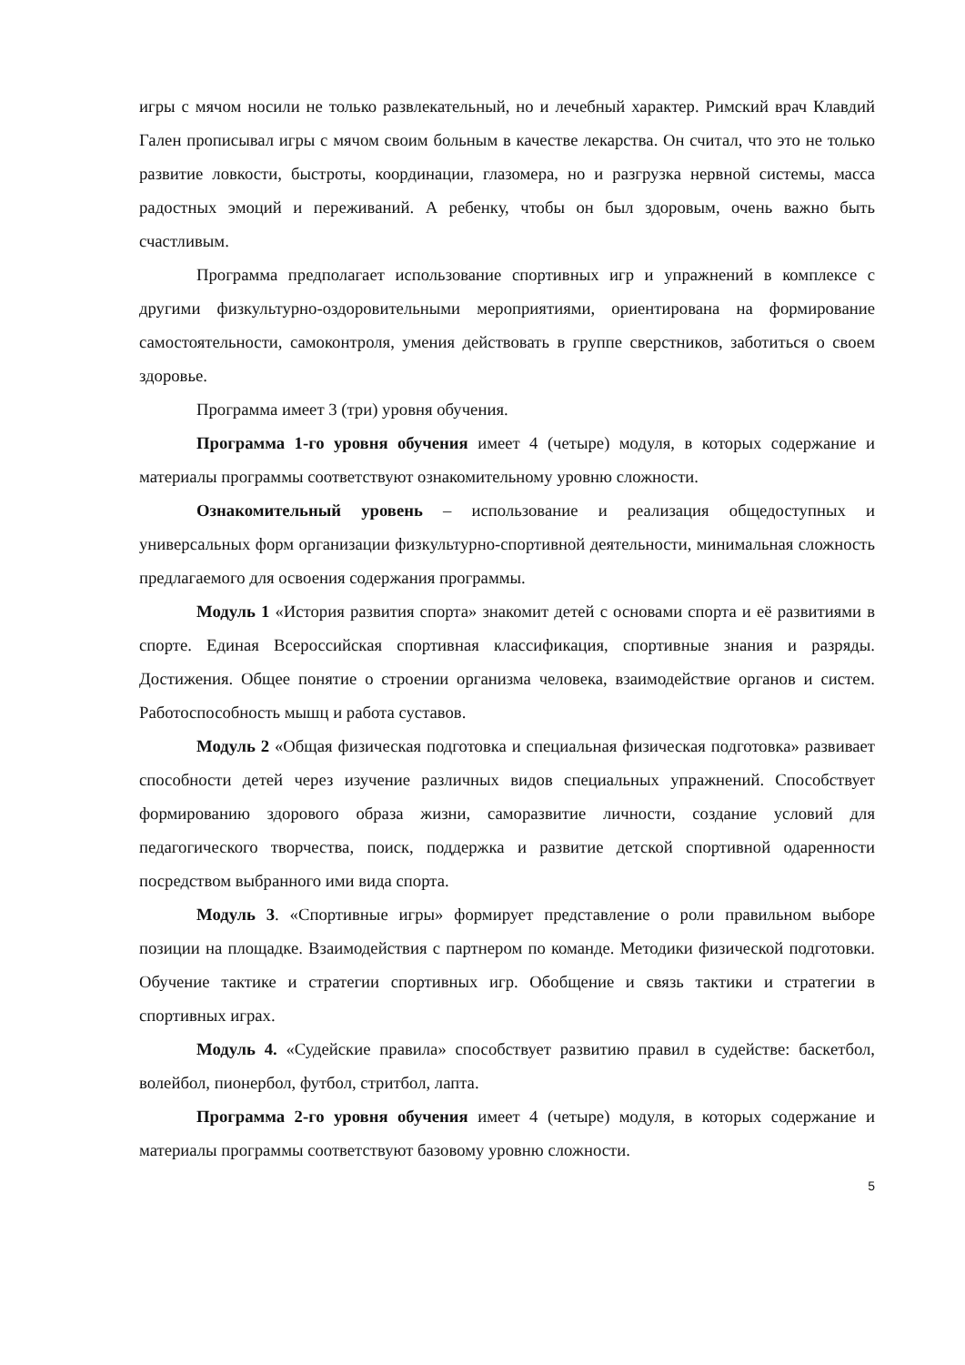игры с мячом носили не только развлекательный, но и лечебный характер. Римский врач Клавдий Гален прописывал игры с мячом своим больным в качестве лекарства. Он считал, что это не только развитие ловкости, быстроты, координации, глазомера, но и разгрузка нервной системы, масса радостных эмоций и переживаний. А ребенку, чтобы он был здоровым, очень важно быть счастливым.
Программа предполагает использование спортивных игр и упражнений в комплексе с другими физкультурно-оздоровительными мероприятиями, ориентирована на формирование самостоятельности, самоконтроля, умения действовать в группе сверстников, заботиться о своем здоровье.
Программа имеет 3 (три) уровня обучения.
Программа 1-го уровня обучения имеет 4 (четыре) модуля, в которых содержание и материалы программы соответствуют ознакомительному уровню сложности.
Ознакомительный уровень – использование и реализация общедоступных и универсальных форм организации физкультурно-спортивной деятельности, минимальная сложность предлагаемого для освоения содержания программы.
Модуль 1 «История развития спорта» знакомит детей с основами спорта и её развитиями в спорте. Единая Всероссийская спортивная классификация, спортивные знания и разряды. Достижения. Общее понятие о строении организма человека, взаимодействие органов и систем. Работоспособность мышц и работа суставов.
Модуль 2 «Общая физическая подготовка и специальная физическая подготовка» развивает способности детей через изучение различных видов специальных упражнений. Способствует формированию здорового образа жизни, саморазвитие личности, создание условий для педагогического творчества, поиск, поддержка и развитие детской спортивной одаренности посредством выбранного ими вида спорта.
Модуль 3. «Спортивные игры» формирует представление о роли правильном выборе позиции на площадке. Взаимодействия с партнером по команде. Методики физической подготовки. Обучение тактике и стратегии спортивных игр. Обобщение и связь тактики и стратегии в спортивных играх.
Модуль 4. «Судейские правила» способствует развитию правил в судействе: баскетбол, волейбол, пионербол, футбол, стритбол, лапта.
Программа 2-го уровня обучения имеет 4 (четыре) модуля, в которых содержание и материалы программы соответствуют базовому уровню сложности.
5